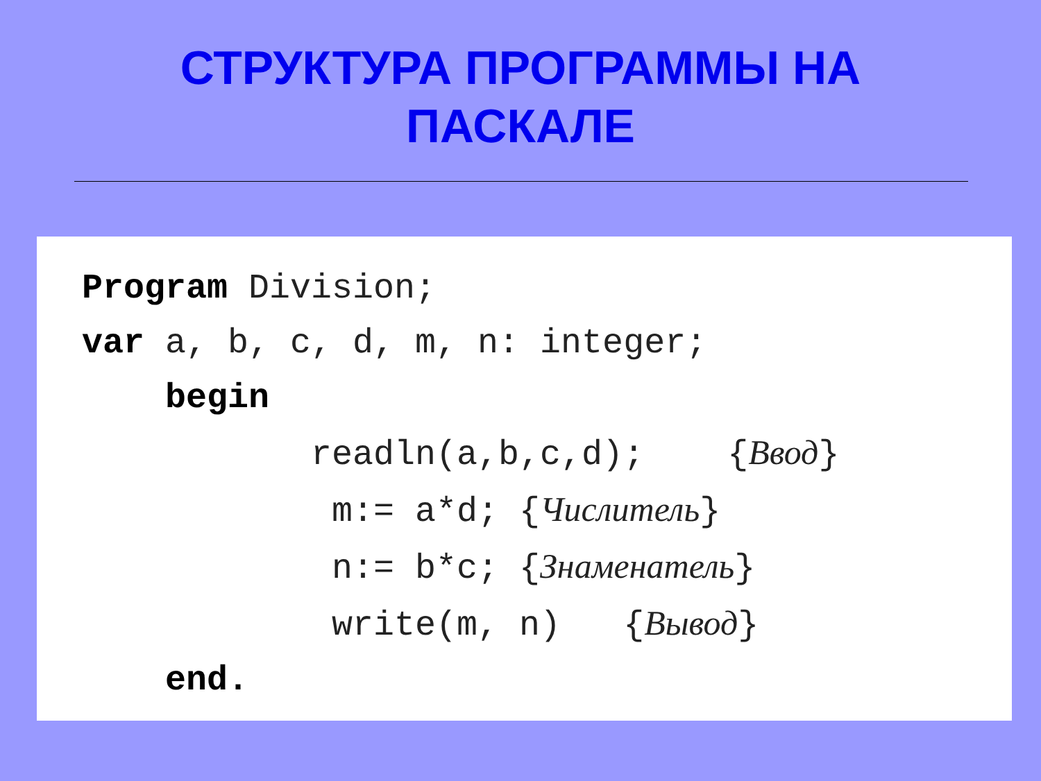СТРУКТУРА ПРОГРАММЫ НА
ПАСКАЛЕ
Program Division;
var a, b, c, d, m, n: integer;
    begin
           readln(a,b,c,d);    {Ввод}
            m:= a*d; {Числитель}
            n:= b*c; {Знаменатель}
            write(m, n)   {Вывод}
    end.